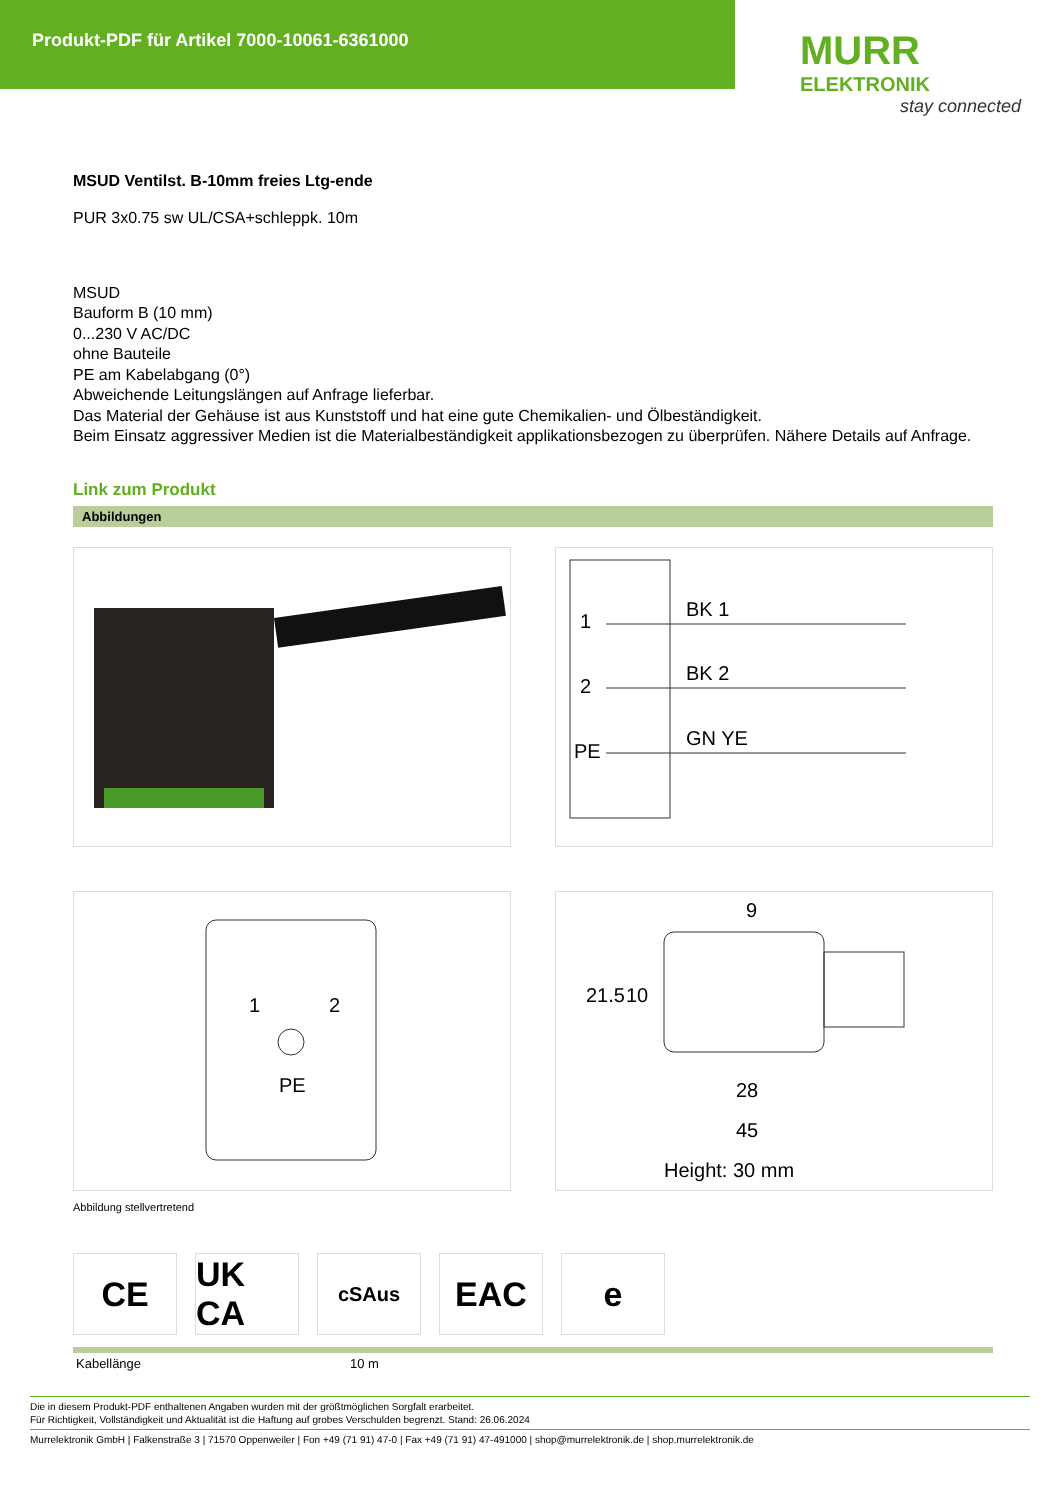Produkt-PDF für Artikel 7000-10061-6361000
MURR
ELEKTRONIK
stay connected
MSUD Ventilst. B-10mm freies Ltg-ende
PUR 3x0.75 sw UL/CSA+schleppk. 10m
MSUD
Bauform B (10 mm)
0...230 V AC/DC
ohne Bauteile
PE am Kabelabgang (0°)
Abweichende Leitungslängen auf Anfrage lieferbar.
Das Material der Gehäuse ist aus Kunststoff und hat eine gute Chemikalien- und Ölbeständigkeit.
Beim Einsatz aggressiver Medien ist die Materialbeständigkeit applikationsbezogen zu überprüfen. Nähere Details auf Anfrage.
Link zum Produkt
Abbildungen
1
BK 1
2
BK 2
PE
GN YE
1
2
PE
9
21.5
10
28
45
Height: 30 mm
Abbildung stellvertretend
CE UK CA
cSAus
EAC e
| Kabellänge | 10 m |
Die in diesem Produkt-PDF enthaltenen Angaben wurden mit der größtmöglichen Sorgfalt erarbeitet.
Für Richtigkeit, Vollständigkeit und Aktualität ist die Haftung auf grobes Verschulden begrenzt. Stand: 26.06.2024
Murrelektronik GmbH | Falkenstraße 3 | 71570 Oppenweiler | Fon +49 (71 91) 47-0 | Fax +49 (71 91) 47-491000 | shop@murrelektronik.de | shop.murrelektronik.de